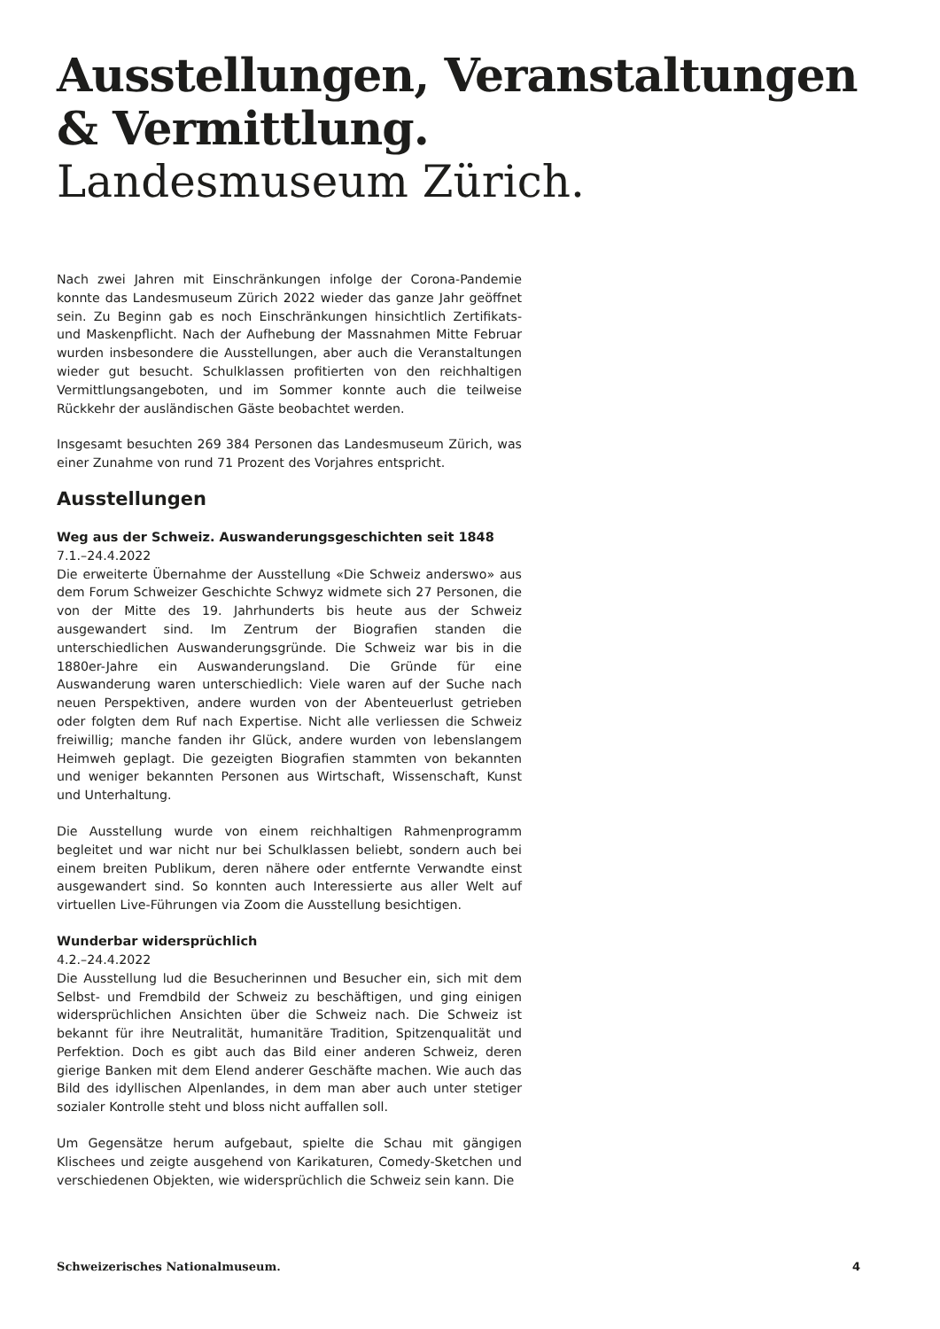Ausstellungen, Veranstaltungen
& Vermittlung.
Landesmuseum Zürich.
Nach zwei Jahren mit Einschränkungen infolge der Corona-Pandemie konnte das Landesmuseum Zürich 2022 wieder das ganze Jahr geöffnet sein. Zu Beginn gab es noch Einschränkungen hinsichtlich Zertifikats- und Maskenpflicht. Nach der Aufhebung der Massnahmen Mitte Februar wurden insbesondere die Ausstellungen, aber auch die Veranstaltungen wieder gut besucht. Schulklassen profitierten von den reichhaltigen Vermittlungsangeboten, und im Sommer konnte auch die teilweise Rückkehr der ausländischen Gäste beobachtet werden.
Insgesamt besuchten 269 384 Personen das Landesmuseum Zürich, was einer Zunahme von rund 71 Prozent des Vorjahres entspricht.
Ausstellungen
Weg aus der Schweiz. Auswanderungsgeschichten seit 1848
7.1.–24.4.2022
Die erweiterte Übernahme der Ausstellung «Die Schweiz anderswo» aus dem Forum Schweizer Geschichte Schwyz widmete sich 27 Personen, die von der Mitte des 19. Jahrhunderts bis heute aus der Schweiz ausgewandert sind. Im Zentrum der Biografien standen die unterschiedlichen Auswanderungsgründe. Die Schweiz war bis in die 1880er-Jahre ein Auswanderungsland. Die Gründe für eine Auswanderung waren unterschiedlich: Viele waren auf der Suche nach neuen Perspektiven, andere wurden von der Abenteuerlust getrieben oder folgten dem Ruf nach Expertise. Nicht alle verliessen die Schweiz freiwillig; manche fanden ihr Glück, andere wurden von lebenslangem Heimweh geplagt. Die gezeigten Biografien stammten von bekannten und weniger bekannten Personen aus Wirtschaft, Wissenschaft, Kunst und Unterhaltung.
Die Ausstellung wurde von einem reichhaltigen Rahmenprogramm begleitet und war nicht nur bei Schulklassen beliebt, sondern auch bei einem breiten Publikum, deren nähere oder entfernte Verwandte einst ausgewandert sind. So konnten auch Interessierte aus aller Welt auf virtuellen Live-Führungen via Zoom die Ausstellung besichtigen.
Wunderbar widersprüchlich
4.2.–24.4.2022
Die Ausstellung lud die Besucherinnen und Besucher ein, sich mit dem Selbst- und Fremdbild der Schweiz zu beschäftigen, und ging einigen widersprüchlichen Ansichten über die Schweiz nach. Die Schweiz ist bekannt für ihre Neutralität, humanitäre Tradition, Spitzenqualität und Perfektion. Doch es gibt auch das Bild einer anderen Schweiz, deren gierige Banken mit dem Elend anderer Geschäfte machen. Wie auch das Bild des idyllischen Alpenlandes, in dem man aber auch unter stetiger sozialer Kontrolle steht und bloss nicht auffallen soll.
Um Gegensätze herum aufgebaut, spielte die Schau mit gängigen Klischees und zeigte ausgehend von Karikaturen, Comedy-Sketchen und verschiedenen Objekten, wie widersprüchlich die Schweiz sein kann. Die
Schweizerisches Nationalmuseum. 4